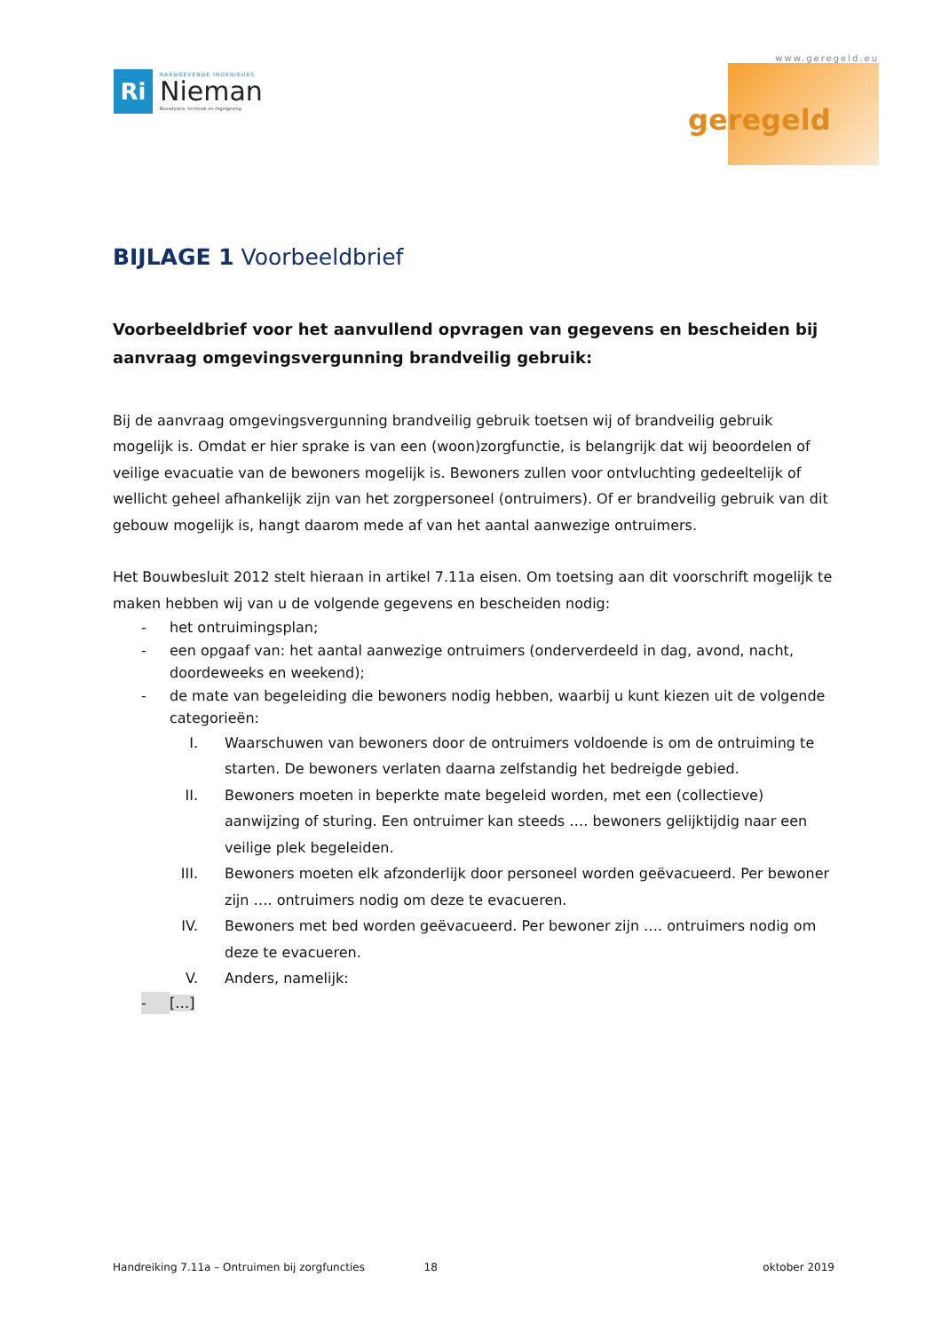Ri
RAADGEVENDE INGENIEURS
Nieman
Bouwfysica, techniek en regelgeving
www.geregeld.eu
geregeld
BIJLAGE 1 Voorbeeldbrief
Voorbeeldbrief voor het aanvullend opvragen van gegevens en bescheiden bij aanvraag omgevingsvergunning brandveilig gebruik:
Bij de aanvraag omgevingsvergunning brandveilig gebruik toetsen wij of brandveilig gebruik mogelijk is. Omdat er hier sprake is van een (woon)zorgfunctie, is belangrijk dat wij beoordelen of veilige evacuatie van de bewoners mogelijk is. Bewoners zullen voor ontvluchting gedeeltelijk of wellicht geheel afhankelijk zijn van het zorgpersoneel (ontruimers). Of er brandveilig gebruik van dit gebouw mogelijk is, hangt daarom mede af van het aantal aanwezige ontruimers.
Het Bouwbesluit 2012 stelt hieraan in artikel 7.11a eisen. Om toetsing aan dit voorschrift mogelijk te maken hebben wij van u de volgende gegevens en bescheiden nodig:
- het ontruimingsplan;
- een opgaaf van: het aantal aanwezige ontruimers (onderverdeeld in dag, avond, nacht, doordeweeks en weekend);
- de mate van begeleiding die bewoners nodig hebben, waarbij u kunt kiezen uit de volgende categorieën:
I. Waarschuwen van bewoners door de ontruimers voldoende is om de ontruiming te starten. De bewoners verlaten daarna zelfstandig het bedreigde gebied.
II. Bewoners moeten in beperkte mate begeleid worden, met een (collectieve) aanwijzing of sturing. Een ontruimer kan steeds …. bewoners gelijktijdig naar een veilige plek begeleiden.
III. Bewoners moeten elk afzonderlijk door personeel worden geëvacueerd. Per bewoner zijn …. ontruimers nodig om deze te evacueren.
IV. Bewoners met bed worden geëvacueerd. Per bewoner zijn …. ontruimers nodig om deze te evacueren.
V. Anders, namelijk:
- […]
Handreiking 7.11a – Ontruimen bij zorgfuncties 18 oktober 2019